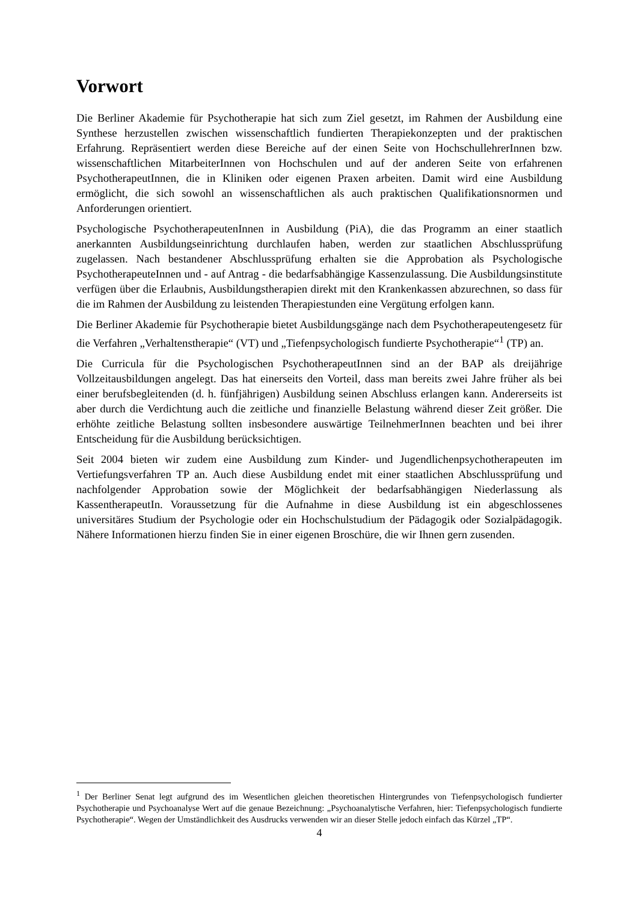Vorwort
Die Berliner Akademie für Psychotherapie hat sich zum Ziel gesetzt, im Rahmen der Ausbildung eine Synthese herzustellen zwischen wissenschaftlich fundierten Therapie­konzepten und der praktischen Erfahrung. Repräsentiert werden diese Bereiche auf der einen Seite von HochschullehrerInnen bzw. wissenschaftlichen MitarbeiterInnen von Hochschulen und auf der anderen Seite von erfahrenen PsychotherapeutInnen, die in Kliniken oder eigenen Praxen arbeiten. Damit wird eine Ausbildung ermöglicht, die sich sowohl an wissen­schaftlichen als auch praktischen Qualifikationsnormen und Anforderungen orientiert.
Psychologische PsychotherapeutenInnen in Ausbildung (PiA), die das Programm an einer staatlich anerkannten Ausbildungseinrichtung durchlaufen haben, werden zur staatlichen Ab­schlussprüfung zugelassen. Nach bestandener Abschlussprüfung erhalten sie die Approbation als Psychologische PsychotherapeuteInnen und - auf Antrag - die bedarfsabhängige Kassen­zulassung. Die Ausbildungsinstitute verfügen über die Erlaubnis, Ausbildungstherapien direkt mit den Krankenkassen abzurechnen, so dass für die im Rahmen der Ausbildung zu leistenden Therapiestunden eine Vergütung erfolgen kann.
Die Berliner Akademie für Psychotherapie bietet Ausbildungsgänge nach dem Psychothera­peutengesetz für die Verfahren „Verhaltenstherapie“ (VT) und „Tiefenpsychologisch fundierte Psychotherapie“<sup>1</sup> (TP) an.
Die Curricula für die Psychologischen PsychotherapeutInnen sind an der BAP als dreijährige Vollzeitausbildungen angelegt. Das hat einerseits den Vorteil, dass man bereits zwei Jahre früher als bei einer berufsbegleitenden (d. h. fünfjährigen) Ausbildung seinen Abschluss erlangen kann. Andererseits ist aber durch die Verdichtung auch die zeitliche und finanzielle Belastung während dieser Zeit größer. Die erhöhte zeitliche Belastung sollten insbesondere auswärtige TeilnehmerInnen beachten und bei ihrer Entscheidung für die Ausbildung berücksichtigen.
Seit 2004 bieten wir zudem eine Ausbildung zum Kinder- und Jugendlichenpsychothera­peuten im Vertiefungsverfahren TP an. Auch diese Ausbildung endet mit einer staatlichen Abschlussprüfung und nachfolgender Approbation sowie der Möglichkeit der bedarfsabhängigen Niederlassung als KassentherapeutIn. Voraussetzung für die Aufnahme in diese Ausbildung ist ein abgeschlossenes universitäres Studium der Psychologie oder ein Hochschulstudium der Pädagogik oder Sozialpädagogik. Nähere Informationen hierzu finden Sie in einer eigenen Broschüre, die wir Ihnen gern zusenden.
<sup>1</sup> Der Berliner Senat legt aufgrund des im Wesentlichen gleichen theoretischen Hintergrundes von Tiefenpsycho­logisch fundierter Psychotherapie und Psychoanalyse Wert auf die genaue Bezeichnung: „Psychoanalytische Verfahren, hier: Tiefenpsychologisch fundierte Psychotherapie“. Wegen der Umständlichkeit des Ausdrucks verwenden wir an dieser Stelle jedoch einfach das Kürzel „TP“.
4